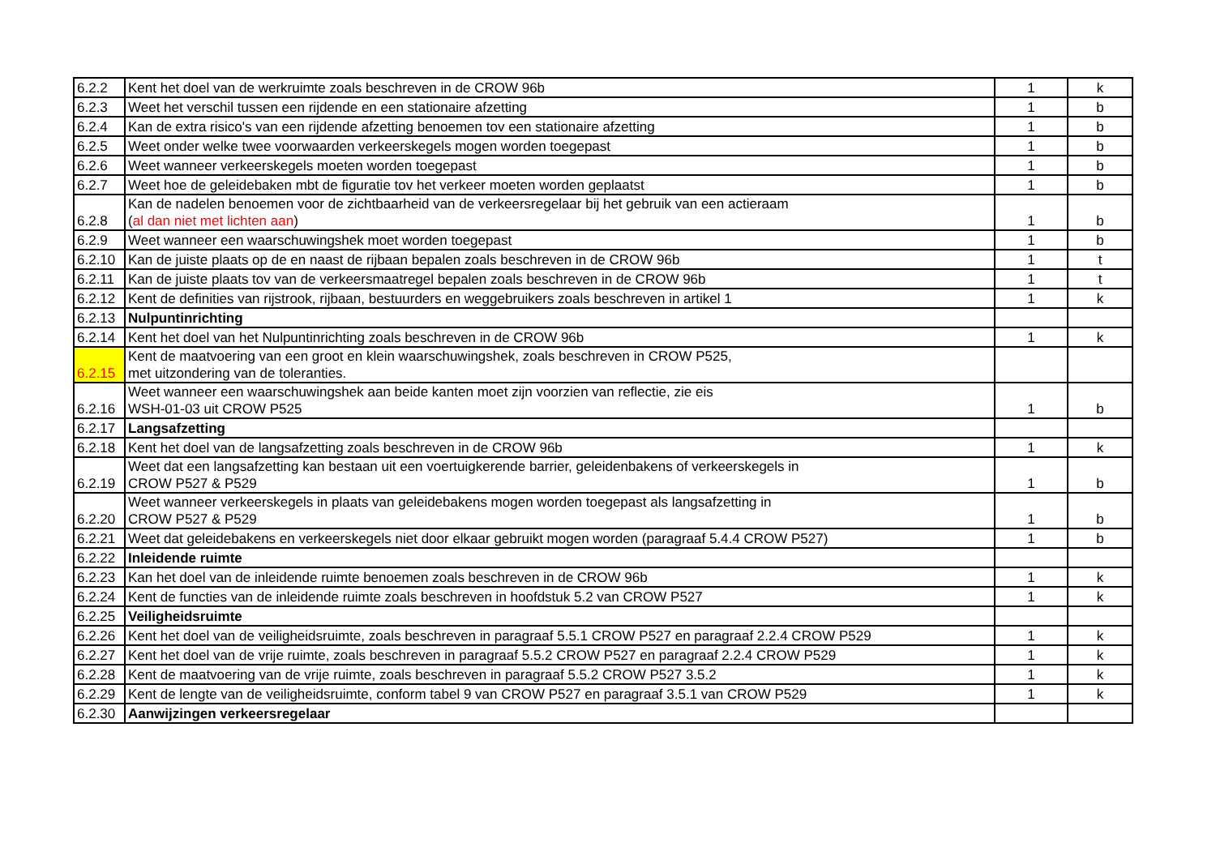| 6.2.2 | Kent het doel van de werkruimte zoals beschreven in de CROW 96b | 1 | k |
| 6.2.3 | Weet het verschil tussen een rijdende en een stationaire afzetting | 1 | b |
| 6.2.4 | Kan de extra risico's van een rijdende afzetting benoemen tov een stationaire afzetting | 1 | b |
| 6.2.5 | Weet onder welke twee voorwaarden verkeerskegels mogen worden toegepast | 1 | b |
| 6.2.6 | Weet wanneer verkeerskegels moeten worden toegepast | 1 | b |
| 6.2.7 | Weet hoe de geleidebaken mbt de figuratie tov het verkeer moeten worden geplaatst | 1 | b |
| 6.2.8 | Kan de nadelen benoemen voor de zichtbaarheid van de verkeersregelaar bij het gebruik van een actieraam ( al dan niet met lichten aan ) | 1 | b |
| 6.2.9 | Weet wanneer een waarschuwingshek moet worden toegepast | 1 | b |
| 6.2.10 | Kan de juiste plaats op de en naast de rijbaan bepalen zoals beschreven in de CROW 96b | 1 | t |
| 6.2.11 | Kan de juiste plaats tov van de verkeersmaatregel bepalen zoals beschreven in de CROW 96b | 1 | t |
| 6.2.12 | Kent de definities van rijstrook, rijbaan, bestuurders en weggebruikers zoals beschreven in artikel 1 | 1 | k |
| 6.2.13 | Nulpuntinrichting | | |
| 6.2.14 | Kent het doel van het Nulpuntinrichting zoals beschreven in de CROW 96b | 1 | k |
| 6.2.15 | Kent de maatvoering van een groot en klein waarschuwingshek, zoals beschreven in CROW P525, met uitzondering van de toleranties. | | |
| 6.2.16 | Weet wanneer een waarschuwingshek aan beide kanten moet zijn voorzien van reflectie, zie eis WSH-01-03 uit CROW P525 | 1 | b |
| 6.2.17 | Langsafzetting | | |
| 6.2.18 | Kent het doel van de langsafzetting zoals beschreven in de CROW 96b | 1 | k |
| 6.2.19 | Weet dat een langsafzetting kan bestaan uit een voertuigkerende barrier, geleidenbakens of verkeerskegels in CROW P527 & P529 | 1 | b |
| 6.2.20 | Weet wanneer verkeerskegels in plaats van geleidebakens mogen worden toegepast als langsafzetting in CROW P527 & P529 | 1 | b |
| 6.2.21 | Weet dat geleidebakens en verkeerskegels niet door elkaar gebruikt mogen worden (paragraaf 5.4.4 CROW P527) | 1 | b |
| 6.2.22 | Inleidende ruimte | | |
| 6.2.23 | Kan het doel van de inleidende ruimte benoemen zoals beschreven in de CROW 96b | 1 | k |
| 6.2.24 | Kent de functies van de inleidende ruimte zoals beschreven in hoofdstuk 5.2 van CROW P527 | 1 | k |
| 6.2.25 | Veiligheidsruimte | | |
| 6.2.26 | Kent het doel van de veiligheidsruimte, zoals beschreven in paragraaf 5.5.1 CROW P527 en paragraaf 2.2.4 CROW P529 | 1 | k |
| 6.2.27 | Kent het doel van de vrije ruimte, zoals beschreven in paragraaf 5.5.2 CROW P527 en paragraaf 2.2.4 CROW P529 | 1 | k |
| 6.2.28 | Kent de maatvoering van de vrije ruimte, zoals beschreven in paragraaf 5.5.2 CROW P527 3.5.2 | 1 | k |
| 6.2.29 | Kent de lengte van de veiligheidsruimte, conform tabel 9 van CROW P527 en paragraaf 3.5.1 van CROW P529 | 1 | k |
| 6.2.30 | Aanwijzingen verkeersregelaar | | |